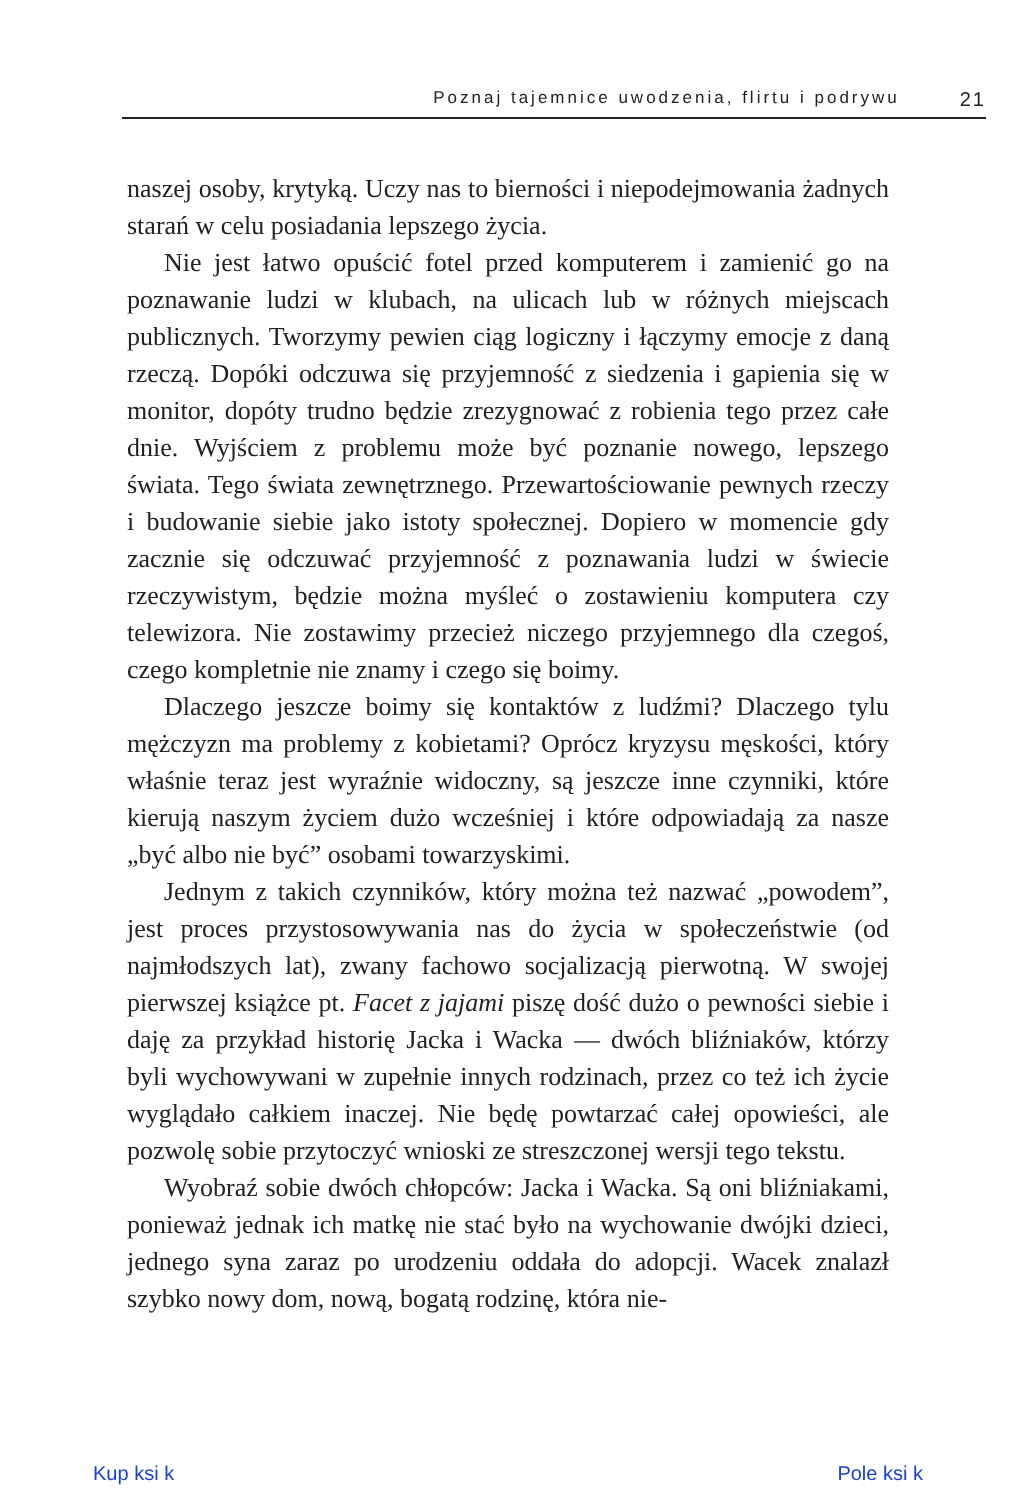Poznaj tajemnice uwodzenia, flirtu i podrywu 21
naszej osoby, krytyką. Uczy nas to bierności i niepodejmowania żadnych starań w celu posiadania lepszego życia.
Nie jest łatwo opuścić fotel przed komputerem i zamienić go na poznawanie ludzi w klubach, na ulicach lub w różnych miejscach publicznych. Tworzymy pewien ciąg logiczny i łączymy emocje z daną rzeczą. Dopóki odczuwa się przyjemność z siedzenia i gapienia się w monitor, dopóty trudno będzie zrezygnować z robienia tego przez całe dnie. Wyjściem z problemu może być poznanie nowego, lepszego świata. Tego świata zewnętrznego. Przewartościowanie pewnych rzeczy i budowanie siebie jako istoty społecznej. Dopiero w momencie gdy zacznie się odczuwać przyjemność z poznawania ludzi w świecie rzeczywistym, będzie można myśleć o zostawieniu komputera czy telewizora. Nie zostawimy przecież niczego przyjemnego dla czegoś, czego kompletnie nie znamy i czego się boimy.
Dlaczego jeszcze boimy się kontaktów z ludźmi? Dlaczego tylu mężczyzn ma problemy z kobietami? Oprócz kryzysu męskości, który właśnie teraz jest wyraźnie widoczny, są jeszcze inne czynniki, które kierują naszym życiem dużo wcześniej i które odpowiadają za nasze „być albo nie być” osobami towarzyskimi.
Jednym z takich czynników, który można też nazwać „powodem”, jest proces przystosowywania nas do życia w społeczeństwie (od najmłodszych lat), zwany fachowo socjalizacją pierwotną. W swojej pierwszej książce pt. Facet z jajami piszę dość dużo o pewności siebie i daję za przykład historię Jacka i Wacka — dwóch bliźniaków, którzy byli wychowywani w zupełnie innych rodzinach, przez co też ich życie wyglądało całkiem inaczej. Nie będę powtarzać całej opowieści, ale pozwolę sobie przytoczyć wnioski ze streszczonej wersji tego tekstu.
Wyobraź sobie dwóch chłopców: Jacka i Wacka. Są oni bliźniakami, ponieważ jednak ich matkę nie stać było na wychowanie dwójki dzieci, jednego syna zaraz po urodzeniu oddała do adopcji. Wacek znalazł szybko nowy dom, nową, bogatą rodzinę, która nie-
Kup ksi k Pole ksi k